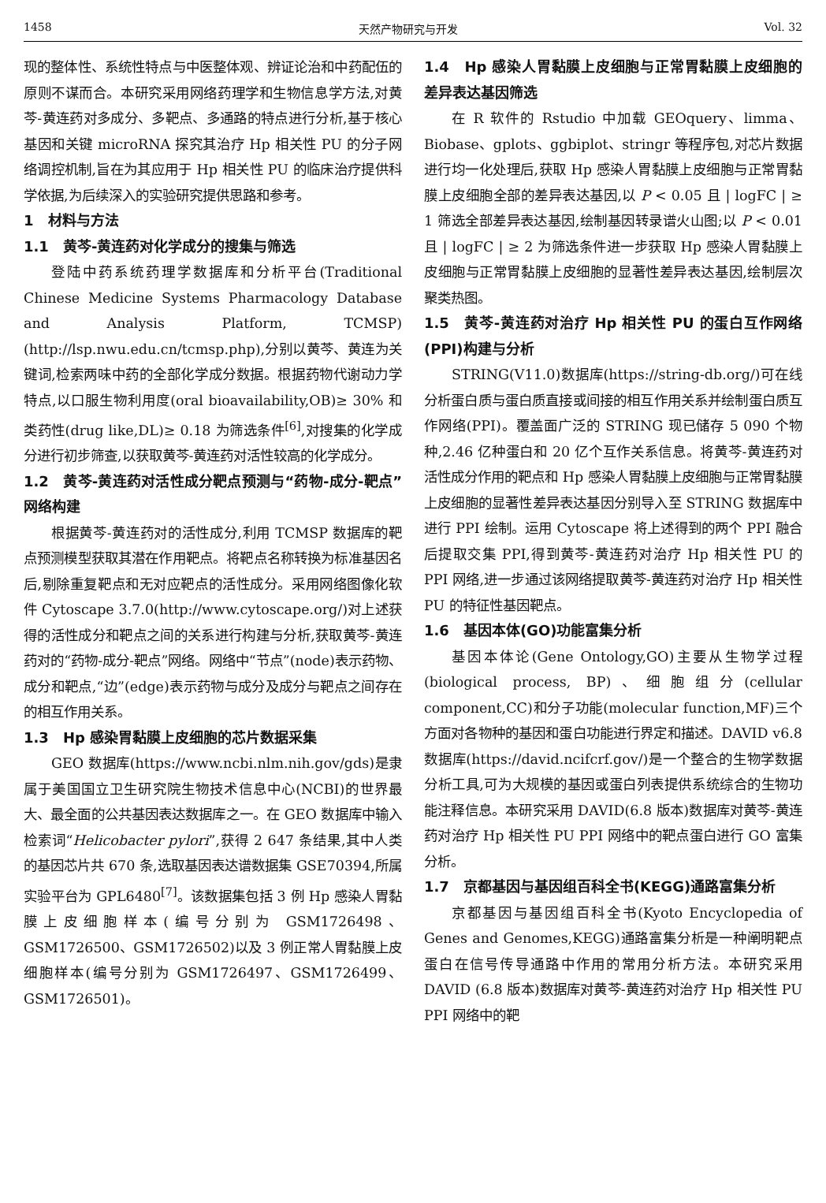1458 天然产物研究与开发 Vol. 32
现的整体性、系统性特点与中医整体观、辨证论治和中药配伍的原则不谋而合。本研究采用网络药理学和生物信息学方法,对黄芩-黄连药对多成分、多靶点、多通路的特点进行分析,基于核心基因和关键 microRNA 探究其治疗 Hp 相关性 PU 的分子网络调控机制,旨在为其应用于 Hp 相关性 PU 的临床治疗提供科学依据,为后续深入的实验研究提供思路和参考。
1　材料与方法
1.1　黄芩-黄连药对化学成分的搜集与筛选
登陆中药系统药理学数据库和分析平台(Traditional Chinese Medicine Systems Pharmacology Database and Analysis Platform, TCMSP)(http://lsp.nwu.edu.cn/tcmsp.php),分别以黄芩、黄连为关键词,检索两味中药的全部化学成分数据。根据药物代谢动力学特点,以口服生物利用度(oral bioavailability,OB)≥ 30% 和类药性(drug like,DL)≥ 0.18 为筛选条件<sup>[6]</sup>,对搜集的化学成分进行初步筛查,以获取黄芩-黄连药对活性较高的化学成分。
1.2　黄芩-黄连药对活性成分靶点预测与“药物-成分-靶点”网络构建
根据黄芩-黄连药对的活性成分,利用 TCMSP 数据库的靶点预测模型获取其潜在作用靶点。将靶点名称转换为标准基因名后,剔除重复靶点和无对应靶点的活性成分。采用网络图像化软件 Cytoscape 3.7.0(http://www.cytoscape.org/)对上述获得的活性成分和靶点之间的关系进行构建与分析,获取黄芩-黄连药对的“药物-成分-靶点”网络。网络中“节点”(node)表示药物、成分和靶点,“边”(edge)表示药物与成分及成分与靶点之间存在的相互作用关系。
1.3　Hp 感染胃黏膜上皮细胞的芯片数据采集
GEO 数据库(https://www.ncbi.nlm.nih.gov/gds)是隶属于美国国立卫生研究院生物技术信息中心(NCBI)的世界最大、最全面的公共基因表达数据库之一。在 GEO 数据库中输入检索词“Helicobacter pylori”,获得 2 647 条结果,其中人类的基因芯片共 670 条,选取基因表达谱数据集 GSE70394,所属实验平台为 GPL6480<sup>[7]</sup>。该数据集包括 3 例 Hp 感染人胃黏膜上皮细胞样本(编号分别为 GSM1726498、GSM1726500、GSM1726502)以及 3 例正常人胃黏膜上皮细胞样本(编号分别为 GSM1726497、GSM1726499、GSM1726501)。
1.4　Hp 感染人胃黏膜上皮细胞与正常胃黏膜上皮细胞的差异表达基因筛选
在 R 软件的 Rstudio 中加载 GEOquery、limma、Biobase、gplots、ggbiplot、stringr 等程序包,对芯片数据进行均一化处理后,获取 Hp 感染人胃黏膜上皮细胞与正常胃黏膜上皮细胞全部的差异表达基因,以 P < 0.05 且 | logFC | ≥ 1 筛选全部差异表达基因,绘制基因转录谱火山图;以 P < 0.01 且 | logFC | ≥ 2 为筛选条件进一步获取 Hp 感染人胃黏膜上皮细胞与正常胃黏膜上皮细胞的显著性差异表达基因,绘制层次聚类热图。
1.5　黄芩-黄连药对治疗 Hp 相关性 PU 的蛋白互作网络(PPI)构建与分析
STRING(V11.0)数据库(https://string-db.org/)可在线分析蛋白质与蛋白质直接或间接的相互作用关系并绘制蛋白质互作网络(PPI)。覆盖面广泛的 STRING 现已储存 5 090 个物种,2.46 亿种蛋白和 20 亿个互作关系信息。将黄芩-黄连药对活性成分作用的靶点和 Hp 感染人胃黏膜上皮细胞与正常胃黏膜上皮细胞的显著性差异表达基因分别导入至 STRING 数据库中进行 PPI 绘制。运用 Cytoscape 将上述得到的两个 PPI 融合后提取交集 PPI,得到黄芩-黄连药对治疗 Hp 相关性 PU 的 PPI 网络,进一步通过该网络提取黄芩-黄连药对治疗 Hp 相关性 PU 的特征性基因靶点。
1.6　基因本体(GO)功能富集分析
基因本体论(Gene Ontology,GO)主要从生物学过程(biological process, BP)、细胞组分(cellular component,CC)和分子功能(molecular function,MF)三个方面对各物种的基因和蛋白功能进行界定和描述。DAVID v6.8 数据库(https://david.ncifcrf.gov/)是一个整合的生物学数据分析工具,可为大规模的基因或蛋白列表提供系统综合的生物功能注释信息。本研究采用 DAVID(6.8 版本)数据库对黄芩-黄连药对治疗 Hp 相关性 PU PPI 网络中的靶点蛋白进行 GO 富集分析。
1.7　京都基因与基因组百科全书(KEGG)通路富集分析
京都基因与基因组百科全书(Kyoto Encyclopedia of Genes and Genomes,KEGG)通路富集分析是一种阐明靶点蛋白在信号传导通路中作用的常用分析方法。本研究采用 DAVID (6.8 版本)数据库对黄芩-黄连药对治疗 Hp 相关性 PU PPI 网络中的靶